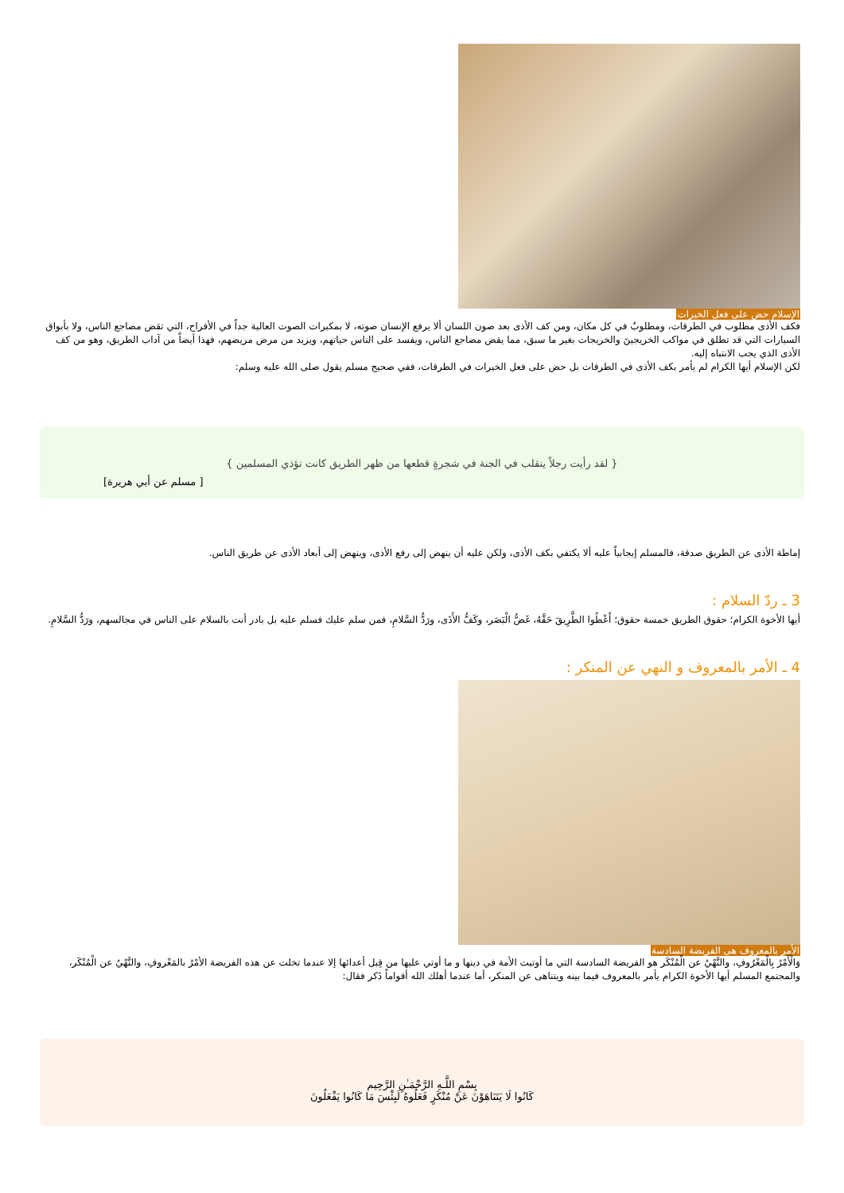الإسلام حض على فعل الخيرات
فكف الأذى مطلوب في الطرقات، ومطلوبٌ في كل مكان، ومن كف الأذى بعد صون اللسان ألا يرفع الإنسان صوته، لا بمكبرات الصوت العالية جداً في الأفراح، التي تقض مضاجع الناس، ولا بأبواق السيارات التي قد تطلق في مواكب الخريجينَ والخريجات بغير ما سبق، مما يقض مضاجع الناس، ويفسد على الناس حياتهم، ويزيد من مرض مريضهم، فهذا أيضاً من آداب الطريق، وهو من كف الأذى الذي يجب الانتباه إليه.
لكن الإسلام أيها الكرام لم يأمر بكف الأذى في الطرقات بل حض على فعل الخيرات في الطرقات، ففي صحيح مسلم يقول صلى الله عليه وسلم:
{ لقد رأيت رجلاً يتقلب في الجنة في شجرةٍ قطعها من ظهر الطريق كانت تؤذي المسلمين }
[ مسلم عن أبي هريرة]
إماطة الأذى عن الطريق صدقة، فالمسلم إيجابياً عليه ألا يكتفي بكف الأذى، ولكن عليه أن ينهض إلى رفع الأذى، وينهض إلى أبعاد الأذى عن طريق الناس.
3 ـ ردّ السلام :
أيها الأخوة الكرام؛ حقوق الطريق خمسة حقوق؛ أَعْطُوا الطَّرِيقَ حَقَّهُ، غَضُّ الْبَصَر، وكَفُّ الأَذَى، ورَدُّ السَّلامِ، فمن سلم عليك فسلم عليه بل بادر أنت بالسلام على الناس في مجالسهم، ورَدُّ السَّلامِ.
4 ـ الأمر بالمعروف و النهي عن المنكر :
الأمر بالمعروف هى الفريضة السادسة
وَالْأَمْرُ بِالْمَعْرُوفِ، والنَّهْيُ عن الْمُنْكَر هو الفريضة السادسة التي ما أوتيت الأمة في دينها و ما أوتي عليها من قِبل أعدائها إلا عندما تخلت عن هذه الفريضة الأمْرُ بالمَعْروفِ، والنَّهْيُ عن الْمُنْكَر، والمجتمع المسلم أيها الأخوة الكرام يأمر بالمعروف فيما بينه ويتناهى عن المنكر، أما عندما أهلك الله أقواماً ذَكر فقال:
بِسْمِ اللَّـهِ الرَّحْمَـٰنِ الرَّحِيم
كَانُوا لَا يَتَنَاهَوْنَ عَنْ مُنْكَرٍ فَعَلُوهُ لَبِئْسَ مَا كَانُوا يَفْعَلُونَ